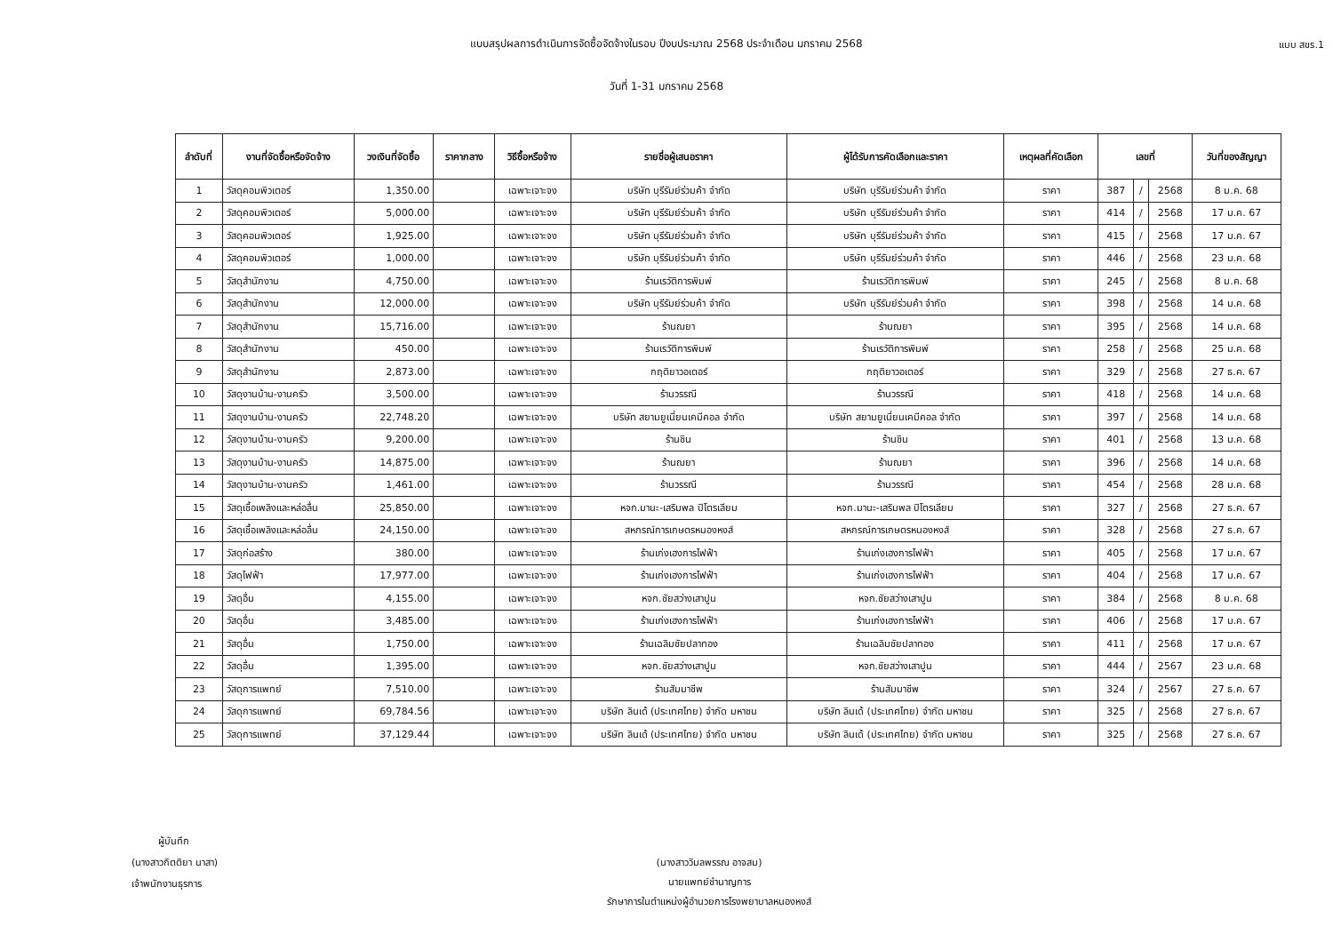แบบสรุปผลการดำเนินการจัดซื้อจัดจ้างในรอบ ปีงบประมาณ 2568 ประจำเดือน มกราคม 2568
แบบ สขร.1
วันที่ 1-31 มกราคม 2568
| ลำดับที่ | งานที่จัดซื้อหรือจัดจ้าง | วงเงินที่จัดซื้อ | ราคากลาง | วิธีซื้อหรือจ้าง | รายชื่อผู้เสนอราคา | ผู้ได้รับการคัดเลือกและราคา | เหตุผลที่คัดเลือก | เลขที่ | | | วันที่ของสัญญา |
| --- | --- | --- | --- | --- | --- | --- | --- | --- | --- | --- | --- |
| 1 | วัสดุคอมพิวเตอร์ | 1,350.00 | | เฉพาะเจาะจง | บริษัท บุรีรัมย์ร่วมค้า จำกัด | บริษัท บุรีรัมย์ร่วมค้า จำกัด | ราคา | 387 | / | 2568 | 8 ม.ค. 68 |
| 2 | วัสดุคอมพิวเตอร์ | 5,000.00 | | เฉพาะเจาะจง | บริษัท บุรีรัมย์ร่วมค้า จำกัด | บริษัท บุรีรัมย์ร่วมค้า จำกัด | ราคา | 414 | / | 2568 | 17 ม.ค. 67 |
| 3 | วัสดุคอมพิวเตอร์ | 1,925.00 | | เฉพาะเจาะจง | บริษัท บุรีรัมย์ร่วมค้า จำกัด | บริษัท บุรีรัมย์ร่วมค้า จำกัด | ราคา | 415 | / | 2568 | 17 ม.ค. 67 |
| 4 | วัสดุคอมพิวเตอร์ | 1,000.00 | | เฉพาะเจาะจง | บริษัท บุรีรัมย์ร่วมค้า จำกัด | บริษัท บุรีรัมย์ร่วมค้า จำกัด | ราคา | 446 | / | 2568 | 23 ม.ค. 68 |
| 5 | วัสดุสำนักงาน | 4,750.00 | | เฉพาะเจาะจง | ร้านเรวัติการพิมพ์ | ร้านเรวัติการพิมพ์ | ราคา | 245 | / | 2568 | 8 ม.ค. 68 |
| 6 | วัสดุสำนักงาน | 12,000.00 | | เฉพาะเจาะจง | บริษัท บุรีรัมย์ร่วมค้า จำกัด | บริษัท บุรีรัมย์ร่วมค้า จำกัด | ราคา | 398 | / | 2568 | 14 ม.ค. 68 |
| 7 | วัสดุสำนักงาน | 15,716.00 | | เฉพาะเจาะจง | ร้านฌยา | ร้านฌยา | ราคา | 395 | / | 2568 | 14 ม.ค. 68 |
| 8 | วัสดุสำนักงาน | 450.00 | | เฉพาะเจาะจง | ร้านเรวัติการพิมพ์ | ร้านเรวัติการพิมพ์ | ราคา | 258 | / | 2568 | 25 ม.ค. 68 |
| 9 | วัสดุสำนักงาน | 2,873.00 | | เฉพาะเจาะจง | กฤติยาวอเตอร์ | กฤติยาวอเตอร์ | ราคา | 329 | / | 2568 | 27 ธ.ค. 67 |
| 10 | วัสดุงานบ้าน-งานครัว | 3,500.00 | | เฉพาะเจาะจง | ร้านวรรณี | ร้านวรรณี | ราคา | 418 | / | 2568 | 14 ม.ค. 68 |
| 11 | วัสดุงานบ้าน-งานครัว | 22,748.20 | | เฉพาะเจาะจง | บริษัท สยามยูเนี่ยนเคมีคอล จำกัด | บริษัท สยามยูเนี่ยนเคมีคอล จำกัด | ราคา | 397 | / | 2568 | 14 ม.ค. 68 |
| 12 | วัสดุงานบ้าน-งานครัว | 9,200.00 | | เฉพาะเจาะจง | ร้านชิน | ร้านชิน | ราคา | 401 | / | 2568 | 13 ม.ค. 68 |
| 13 | วัสดุงานบ้าน-งานครัว | 14,875.00 | | เฉพาะเจาะจง | ร้านฌยา | ร้านฌยา | ราคา | 396 | / | 2568 | 14 ม.ค. 68 |
| 14 | วัสดุงานบ้าน-งานครัว | 1,461.00 | | เฉพาะเจาะจง | ร้านวรรณี | ร้านวรรณี | ราคา | 454 | / | 2568 | 28 ม.ค. 68 |
| 15 | วัสดุเชื้อเพลิงและหล่อลื่น | 25,850.00 | | เฉพาะเจาะจง | หจก.มานะ-เสริมพล ปิโตรเลียม | หจก.มานะ-เสริมพล ปิโตรเลียม | ราคา | 327 | / | 2568 | 27 ธ.ค. 67 |
| 16 | วัสดุเชื้อเพลิงและหล่อลื่น | 24,150.00 | | เฉพาะเจาะจง | สหกรณ์การเกษตรหนองหงส์ | สหกรณ์การเกษตรหนองหงส์ | ราคา | 328 | / | 2568 | 27 ธ.ค. 67 |
| 17 | วัสดุก่อสร้าง | 380.00 | | เฉพาะเจาะจง | ร้านเก่งเฮงการไฟฟ้า | ร้านเก่งเฮงการไฟฟ้า | ราคา | 405 | / | 2568 | 17 ม.ค. 67 |
| 18 | วัสดุไฟฟ้า | 17,977.00 | | เฉพาะเจาะจง | ร้านเก่งเฮงการไฟฟ้า | ร้านเก่งเฮงการไฟฟ้า | ราคา | 404 | / | 2568 | 17 ม.ค. 67 |
| 19 | วัสดุอื่น | 4,155.00 | | เฉพาะเจาะจง | หจก.ชัยสว่างเสาปูน | หจก.ชัยสว่างเสาปูน | ราคา | 384 | / | 2568 | 8 ม.ค. 68 |
| 20 | วัสดุอื่น | 3,485.00 | | เฉพาะเจาะจง | ร้านเก่งเฮงการไฟฟ้า | ร้านเก่งเฮงการไฟฟ้า | ราคา | 406 | / | 2568 | 17 ม.ค. 67 |
| 21 | วัสดุอื่น | 1,750.00 | | เฉพาะเจาะจง | ร้านเฉลิมชัยปลาทอง | ร้านเฉลิมชัยปลาทอง | ราคา | 411 | / | 2568 | 17 ม.ค. 67 |
| 22 | วัสดุอื่น | 1,395.00 | | เฉพาะเจาะจง | หจก.ชัยสว่างเสาปูน | หจก.ชัยสว่างเสาปูน | ราคา | 444 | / | 2567 | 23 ม.ค. 68 |
| 23 | วัสดุการแพทย์ | 7,510.00 | | เฉพาะเจาะจง | ร้านสัมมาชีพ | ร้านสัมมาชีพ | ราคา | 324 | / | 2567 | 27 ธ.ค. 67 |
| 24 | วัสดุการแพทย์ | 69,784.56 | | เฉพาะเจาะจง | บริษัท ลินเด้ (ประเทศไทย) จำกัด มหาชน | บริษัท ลินเด้ (ประเทศไทย) จำกัด มหาชน | ราคา | 325 | / | 2568 | 27 ธ.ค. 67 |
| 25 | วัสดุการแพทย์ | 37,129.44 | | เฉพาะเจาะจง | บริษัท ลินเด้ (ประเทศไทย) จำกัด มหาชน | บริษัท ลินเด้ (ประเทศไทย) จำกัด มหาชน | ราคา | 325 | / | 2568 | 27 ธ.ค. 67 |
ผู้บันทึก
(นางสาวกิตติยา นาสา)
เจ้าพนักงานธุรการ
(นางสาววิมลพรรณ อาจสม)
นายแพทย์ชำนาญการ
รักษาการในตำแหน่งผู้อำนวยการโรงพยาบาลหนองหงส์